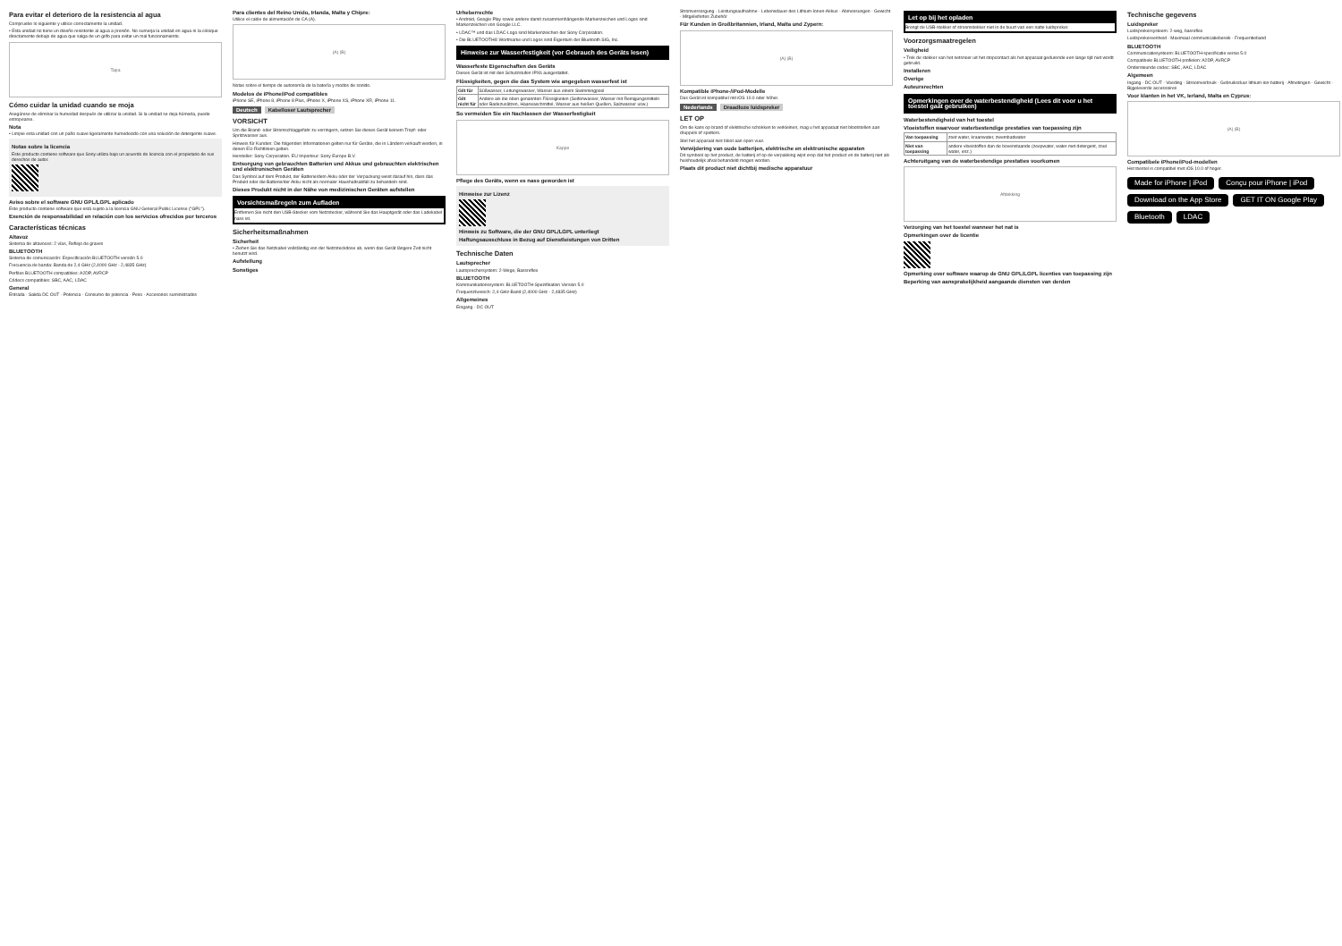Para evitar el deterioro de la resistencia al agua
Compruebe lo siguiente y utilice correctamente la unidad.
• Esta unidad no tiene un diseño resistente al agua a presión. No sumerja la unidad en agua ni la coloque directamente debajo de agua que salga de un grifo para evitar un mal funcionamiento.
Tapa
Cómo cuidar la unidad cuando se moja
Asegúrese de eliminar la humedad después de utilizar la unidad. Si la unidad se deja húmeda, puede estropearse.
Nota
• Limpie esta unidad con un paño suave ligeramente humedecido con una solución de detergente suave.
Notas sobre la licencia
Este producto contiene software que Sony utiliza bajo un acuerdo de licencia con el propietario de sus derechos de autor.
Aviso sobre el software GNU GPL/LGPL aplicado
Este producto contiene software que está sujeto a la licencia GNU General Public License ("GPL").
Exención de responsabilidad en relación con los servicios ofrecidos por terceros
Características técnicas
Altavoz
Sistema de altavoces: 2 vías, Reflejo de graves
BLUETOOTH
Sistema de comunicación: Especificación BLUETOOTH versión 5.0
Frecuencia de banda: Banda de 2,4 GHz (2,4000 GHz - 2,4835 GHz)
Perfiles BLUETOOTH compatibles: A2DP, AVRCP
Códecs compatibles: SBC, AAC, LDAC
General
Entrada · Salida DC OUT · Potencia · Consumo de potencia · Peso · Accesorios suministrados
Para clientes del Reino Unido, Irlanda, Malta y Chipre:
Utilice el cable de alimentación de CA (A).
(A) (B)
Notas sobre el tiempo de autonomía de la batería y modos de sonido.
Modelos de iPhone/iPod compatibles
iPhone SE, iPhone 8, iPhone 8 Plus, iPhone X, iPhone XS, iPhone XR, iPhone 11.
Deutsch Kabelloser Lautsprecher
VORSICHT
Um die Brand- oder Stromschlaggefahr zu verringern, setzen Sie dieses Gerät keinem Tropf- oder Spritzwasser aus.
Hinweis für Kunden: Die folgenden Informationen gelten nur für Geräte, die in Ländern verkauft werden, in denen EU-Richtlinien gelten.
Hersteller: Sony Corporation. EU Importeur: Sony Europe B.V.
Entsorgung von gebrauchten Batterien und Akkus und gebrauchten elektrischen und elektronischen Geräten
Das Symbol auf dem Produkt, der Batterie/dem Akku oder der Verpackung weist darauf hin, dass das Produkt oder die Batterie/der Akku nicht als normaler Haushaltsabfall zu behandeln sind.
Dieses Produkt nicht in der Nähe von medizinischen Geräten aufstellen
Vorsichtsmaßregeln zum Aufladen
Entfernen Sie nicht den USB-Stecker vom Netzstecker, während Sie das Hauptgerät oder das Ladekabel nass ist.
Sicherheitsmaßnahmen
Sicherheit
• Ziehen Sie das Netzkabel vollständig von der Netzsteckdose ab, wenn das Gerät längere Zeit nicht benutzt wird.
Aufstellung
Sonstiges
Urheberrechte
• Android, Google Play sowie andere damit zusammenhängende Markenzeichen und Logos sind Markenzeichen von Google LLC.
• LDAC™ und das LDAC-Logo sind Markenzeichen der Sony Corporation.
• Die BLUETOOTH® Wortmarke und Logos sind Eigentum der Bluetooth SIG, Inc.
Hinweise zur Wasserfestigkeit (vor Gebrauch des Geräts lesen)
Wasserfeste Eigenschaften des Geräts
Dieses Gerät ist mit den Schutzstufen IPX6 ausgestattet.
Flüssigkeiten, gegen die das System wie angegeben wasserfest ist
| Gilt für | Süßwasser, Leitungswasser, Wasser aus einem Swimmingpool |
| Gilt nicht für | Andere als die oben genannten Flüssigkeiten (Seifenwasser, Wasser mit Reinigungsmitteln oder Badezusätzen, Haarwaschmittel, Wasser aus heißen Quellen, Salzwasser usw.) |
So vermeiden Sie ein Nachlassen der Wasserfestigkeit
Kappe
Pflege des Geräts, wenn es nass geworden ist
Hinweise zur Lizenz
Hinweis zu Software, die der GNU GPL/LGPL unterliegt
Haftungsausschluss in Bezug auf Dienstleistungen von Dritten
Technische Daten
Lautsprecher
Lautsprechersystem: 2-Wege, Bassreflex
BLUETOOTH
Kommunikationssystem: BLUETOOTH-Spezifikation Version 5.0
Frequenzbereich: 2,4-GHz-Band (2,4000 GHz - 2,4835 GHz)
Allgemeines
Eingang · DC OUT
Stromversorgung · Leistungsaufnahme · Lebensdauer des Lithium-Ionen-Akkus · Abmessungen · Gewicht · Mitgeliefertes Zubehör
Für Kunden in Großbritannien, Irland, Malta und Zypern:
(A) (B)
Kompatible iPhone-/iPod-Modelle
Das Gerät ist kompatibel mit iOS 10.0 oder höher.
Nederlands Draadloze luidspreker
LET OP
Om de kans op brand of elektrische schokken te verkleinen, mag u het apparaat niet blootstellen aan druppels of spetters.
Stel het apparaat niet bloot aan open vuur.
Verwijdering van oude batterijen, elektrische en elektronische apparaten
Dit symbool op het product, de batterij of op de verpakking wijst erop dat het product en de batterij niet als huishoudelijk afval behandeld mogen worden.
Plaats dit product niet dichtbij medische apparatuur
Let op bij het opladen
Brengt de USB-stekker of stroomstekker niet in de buurt van een natte luidspreker.
Voorzorgsmaatregelen
Veiligheid
• Trek de stekker van het netsnoer uit het stopcontact als het apparaat gedurende een lange tijd niet wordt gebruikt.
Installeren
Overige
Auteursrechten
Opmerkingen over de waterbestendigheid (Lees dit voor u het toestel gaat gebruiken)
Waterbestendigheid van het toestel
Vloeistoffen waarvoor waterbestendige prestaties van toepassing zijn
| Van toepassing | zoet water, kraanwater, zwembadwater |
| Niet van toepassing | andere vloeistoffen dan de bovenstaande (zeepwater, water met detergent, zout water, enz.) |
Achteruitgang van de waterbestendige prestaties voorkomen
Afdekking
Verzorging van het toestel wanneer het nat is
Opmerkingen over de licentie
Opmerking over software waarop de GNU GPL/LGPL licenties van toepassing zijn
Beperking van aansprakelijkheid aangaande diensten van derden
Technische gegevens
Luidspreker
Luidsprekersysteem: 2-weg, basreflex
Luidsprekereenheid · Maximaal communicatiebereik · Frequentieband
BLUETOOTH
Communicatiesysteem: BLUETOOTH-specificatie versie 5.0
Compatibele BLUETOOTH-profielen: A2DP, AVRCP
Ondersteunde codec: SBC, AAC, LDAC
Algemeen
Ingang · DC OUT · Voeding · Stroomverbruik · Gebruiksduur lithium-ion-batterij · Afmetingen · Gewicht · Bijgeleverde accessoires
Voor klanten in het VK, Ierland, Malta en Cyprus:
(A) (B)
Compatibele iPhone/iPod-modellen
Het toestel is compatibel met iOS 10.0 of hoger.
Made for iPhone | iPod
Conçu pour iPhone | iPod
Download on the App Store
GET IT ON Google Play
Bluetooth
LDAC